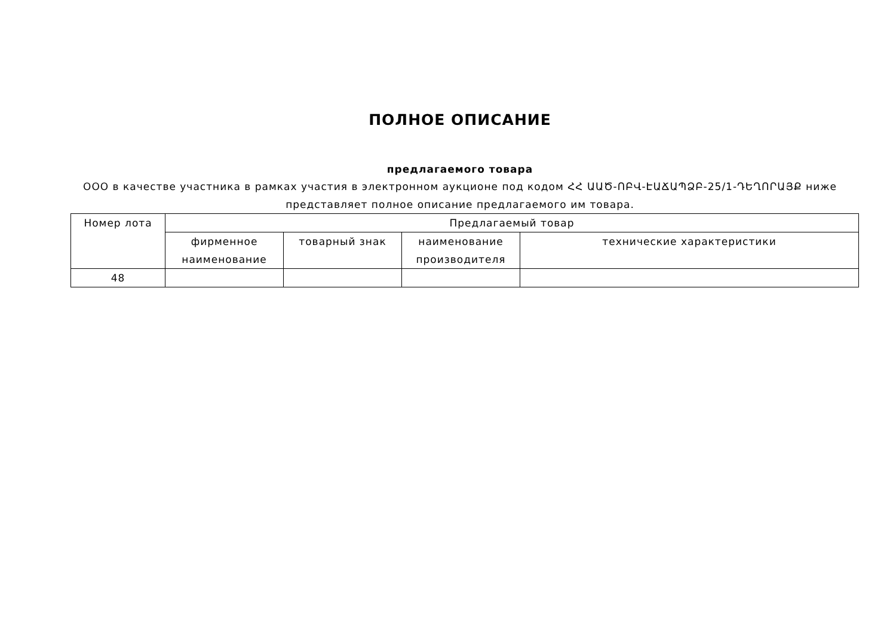ПОЛНОЕ ОПИСАНИЕ
предлагаемого товара
ООО в качестве участника в рамках участия в электронном аукционе под кодом ՀՀ ԱԱԾ-ՈԲՎ-ԷԱՃԱՊՁԲ-25/1-ԴԵՂՈՐԱՅՔ ниже представляет полное описание предлагаемого им товара.
| Номер лота | Предлагаемый товар | | | |
| --- | --- | --- | --- | --- |
| | фирменное наименование | товарный знак | наименование производителя | технические характеристики |
| 48 | | | | |